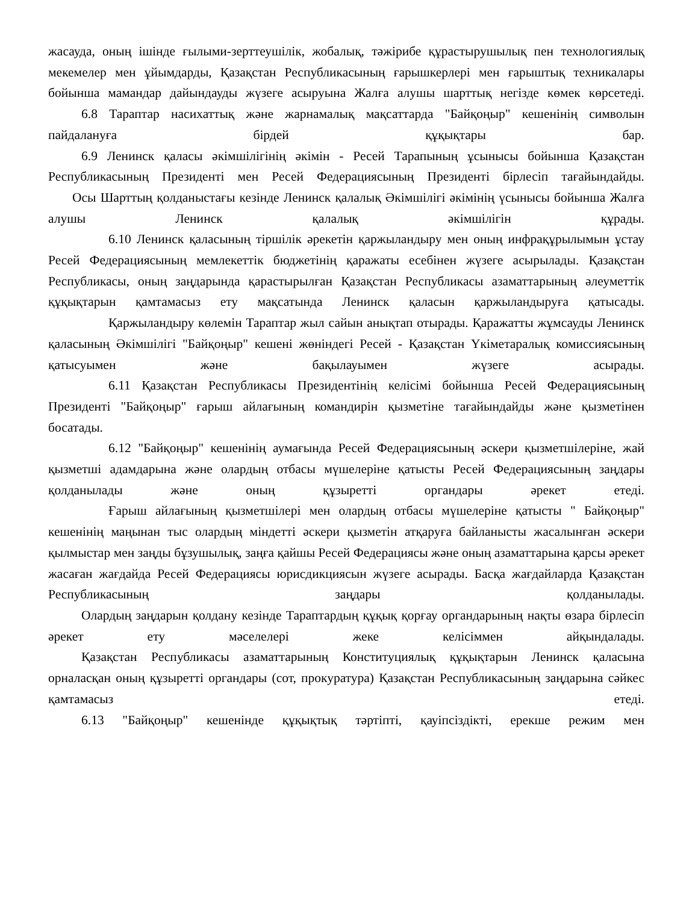жасауда, оның ішінде ғылыми-зерттеушілік, жобалық, тәжірибе құрастырушылық пен технологиялық мекемелер мен ұйымдарды, Қазақстан Республикасының ғарышкерлері мен ғарыштық техникалары бойынша мамандар дайындауды жүзеге асыруына Жалға алушы шарттық негізде көмек көрсетеді.
6.8 Тараптар насихаттық және жарнамалық мақсаттарда "Байқоңыр" кешенінің символын пайдалануға бірдей құқықтары бар.
6.9 Ленинск қаласы әкімшілігінің әкімін - Ресей Тарапының ұсынысы бойынша Қазақстан Республикасының Президенті мен Ресей Федерациясының Президенті бірлесіп тағайындайды.
Осы Шарттың қолданыстағы кезінде Ленинск қалалық Әкімшілігі әкімінің үсынысы бойынша Жалға алушы Ленинск қалалық әкімшілігін құрады.
6.10 Ленинск қаласының тіршілік әрекетін қаржыландыру мен оның инфрақұрылымын ұстау Ресей Федерациясының мемлекеттік бюджетінің қаражаты есебінен жүзеге асырылады. Қазақстан Республикасы, оның заңдарында қарастырылған Қазақстан Республикасы азаматтарының әлеуметтік құқықтарын қамтамасыз ету мақсатында Ленинск қаласын қаржыландыруға қатысады.
Қаржыландыру көлемін Тараптар жыл сайын анықтап отырады. Қаражатты жұмсауды Ленинск қаласының Әкімшілігі "Байқоңыр" кешені жөніндегі Ресей - Қазақстан Үкіметаралық комиссиясының қатысуымен және бақылауымен жүзеге асырады.
6.11 Қазақстан Республикасы Президентінің келісімі бойынша Ресей Федерациясының Президенті "Байқоңыр" ғарыш айлағының командирін қызметіне тағайындайды және қызметінен босатады.
6.12 "Байқоңыр" кешенінің аумағында Ресей Федерациясының әскери қызметшілеріне, жай қызметші адамдарына және олардың отбасы мүшелеріне қатысты Ресей Федерациясының заңдары қолданылады және оның құзыретті органдары әрекет етеді.
Ғарыш айлағының қызметшілері мен олардың отбасы мүшелеріне қатысты " Байқоңыр" кешенінің маңынан тыс олардың міндетті әскери қызметін атқаруға байланысты жасалынған әскери қылмыстар мен заңды бұзушылық, заңға қайшы Ресей Федерациясы және оның азаматтарына қарсы әрекет жасаған жағдайда Ресей Федерациясы юрисдикциясын жүзеге асырады. Басқа жағдайларда Қазақстан Республикасының заңдары қолданылады.
Олардың заңдарын қолдану кезінде Тараптардың құқық қорғау органдарының нақты өзара бірлесіп әрекет ету мәселелері жеке келісіммен айқындалады.
Қазақстан Республикасы азаматтарының Конституциялық құқықтарын Ленинск қаласына орналасқан оның құзыретті органдары (сот, прокуратура) Қазақстан Республикасының заңдарына сәйкес қамтамасыз етеді.
6.13 "Байқоңыр" кешенінде құқықтық тәртіпті, қауіпсіздікті, ерекше режим мен